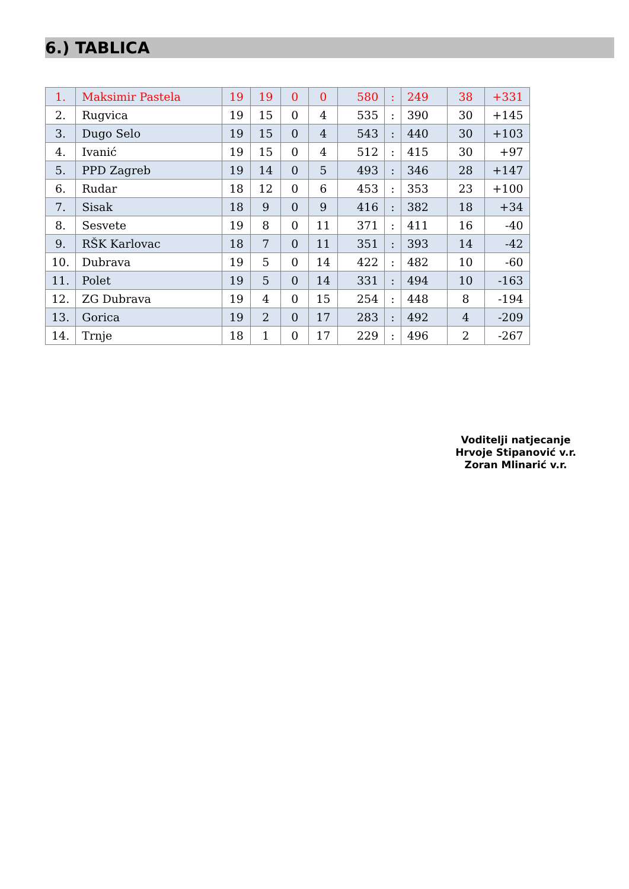6.) TABLICA
| 1. | Maksimir Pastela | 19 | 19 | 0 | 0 | 580 | : | 249 | 38 | +331 |
| 2. | Rugvica | 19 | 15 | 0 | 4 | 535 | : | 390 | 30 | +145 |
| 3. | Dugo Selo | 19 | 15 | 0 | 4 | 543 | : | 440 | 30 | +103 |
| 4. | Ivanić | 19 | 15 | 0 | 4 | 512 | : | 415 | 30 | +97 |
| 5. | PPD Zagreb | 19 | 14 | 0 | 5 | 493 | : | 346 | 28 | +147 |
| 6. | Rudar | 18 | 12 | 0 | 6 | 453 | : | 353 | 23 | +100 |
| 7. | Sisak | 18 | 9 | 0 | 9 | 416 | : | 382 | 18 | +34 |
| 8. | Sesvete | 19 | 8 | 0 | 11 | 371 | : | 411 | 16 | -40 |
| 9. | RŠK Karlovac | 18 | 7 | 0 | 11 | 351 | : | 393 | 14 | -42 |
| 10. | Dubrava | 19 | 5 | 0 | 14 | 422 | : | 482 | 10 | -60 |
| 11. | Polet | 19 | 5 | 0 | 14 | 331 | : | 494 | 10 | -163 |
| 12. | ZG Dubrava | 19 | 4 | 0 | 15 | 254 | : | 448 | 8 | -194 |
| 13. | Gorica | 19 | 2 | 0 | 17 | 283 | : | 492 | 4 | -209 |
| 14. | Trnje | 18 | 1 | 0 | 17 | 229 | : | 496 | 2 | -267 |
Voditelji natjecanje
Hrvoje Stipanović v.r.
Zoran Mlinarić v.r.